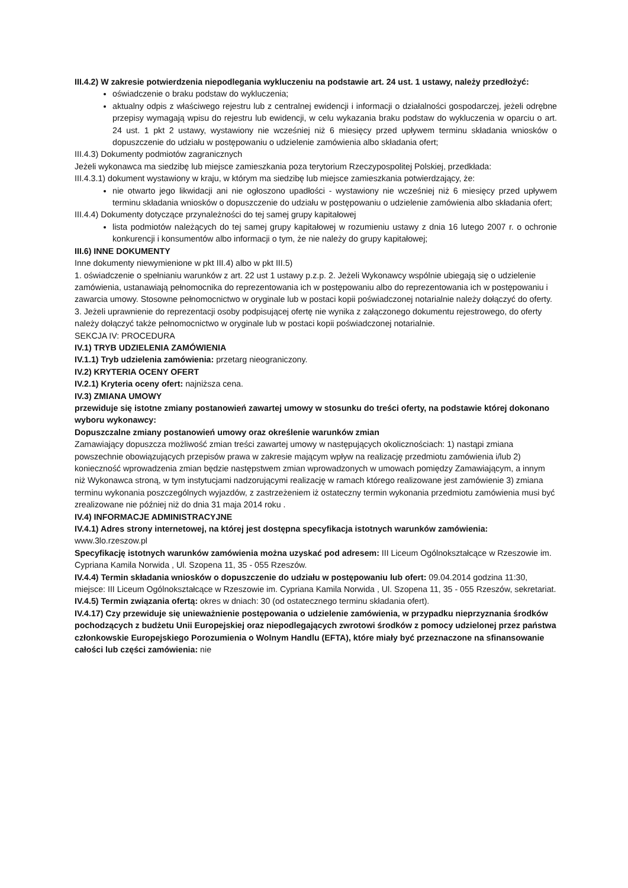III.4.2) W zakresie potwierdzenia niepodlegania wykluczeniu na podstawie art. 24 ust. 1 ustawy, należy przedłożyć:
oświadczenie o braku podstaw do wykluczenia;
aktualny odpis z właściwego rejestru lub z centralnej ewidencji i informacji o działalności gospodarczej, jeżeli odrębne przepisy wymagają wpisu do rejestru lub ewidencji, w celu wykazania braku podstaw do wykluczenia w oparciu o art. 24 ust. 1 pkt 2 ustawy, wystawiony nie wcześniej niż 6 miesięcy przed upływem terminu składania wniosków o dopuszczenie do udziału w postępowaniu o udzielenie zamówienia albo składania ofert;
III.4.3) Dokumenty podmiotów zagranicznych
Jeżeli wykonawca ma siedzibę lub miejsce zamieszkania poza terytorium Rzeczypospolitej Polskiej, przedkłada:
III.4.3.1) dokument wystawiony w kraju, w którym ma siedzibę lub miejsce zamieszkania potwierdzający, że:
nie otwarto jego likwidacji ani nie ogłoszono upadłości - wystawiony nie wcześniej niż 6 miesięcy przed upływem terminu składania wniosków o dopuszczenie do udziału w postępowaniu o udzielenie zamówienia albo składania ofert;
III.4.4) Dokumenty dotyczące przynależności do tej samej grupy kapitałowej
lista podmiotów należących do tej samej grupy kapitałowej w rozumieniu ustawy z dnia 16 lutego 2007 r. o ochronie konkurencji i konsumentów albo informacji o tym, że nie należy do grupy kapitałowej;
III.6) INNE DOKUMENTY
Inne dokumenty niewymienione w pkt III.4) albo w pkt III.5)
1. oświadczenie o spełnianiu warunków z art. 22 ust 1 ustawy p.z.p. 2. Jeżeli Wykonawcy wspólnie ubiegają się o udzielenie zamówienia, ustanawiają pełnomocnika do reprezentowania ich w postępowaniu albo do reprezentowania ich w postępowaniu i zawarcia umowy. Stosowne pełnomocnictwo w oryginale lub w postaci kopii poświadczonej notarialnie należy dołączyć do oferty. 3. Jeżeli uprawnienie do reprezentacji osoby podpisującej ofertę nie wynika z załączonego dokumentu rejestrowego, do oferty należy dołączyć także pełnomocnictwo w oryginale lub w postaci kopii poświadczonej notarialnie.
SEKCJA IV: PROCEDURA
IV.1) TRYB UDZIELENIA ZAMÓWIENIA
IV.1.1) Tryb udzielenia zamówienia: przetarg nieograniczony.
IV.2) KRYTERIA OCENY OFERT
IV.2.1) Kryteria oceny ofert: najniższa cena.
IV.3) ZMIANA UMOWY
przewiduje się istotne zmiany postanowień zawartej umowy w stosunku do treści oferty, na podstawie której dokonano wyboru wykonawcy:
Dopuszczalne zmiany postanowień umowy oraz określenie warunków zmian
Zamawiający dopuszcza możliwość zmian treści zawartej umowy w następujących okolicznościach: 1) nastąpi zmiana powszechnie obowiązujących przepisów prawa w zakresie mającym wpływ na realizację przedmiotu zamówienia i/lub 2) konieczność wprowadzenia zmian będzie następstwem zmian wprowadzonych w umowach pomiędzy Zamawiającym, a innym niż Wykonawca stroną, w tym instytucjami nadzorującymi realizację w ramach którego realizowane jest zamówienie 3) zmiana terminu wykonania poszczególnych wyjazdów, z zastrzeżeniem iż ostateczny termin wykonania przedmiotu zamówienia musi być zrealizowane nie później niż do dnia 31 maja 2014 roku .
IV.4) INFORMACJE ADMINISTRACYJNE
IV.4.1) Adres strony internetowej, na której jest dostępna specyfikacja istotnych warunków zamówienia: www.3lo.rzeszow.pl
Specyfikację istotnych warunków zamówienia można uzyskać pod adresem: III Liceum Ogólnokształcące w Rzeszowie im. Cypriana Kamila Norwida , Ul. Szopena 11, 35 - 055 Rzeszów.
IV.4.4) Termin składania wniosków o dopuszczenie do udziału w postępowaniu lub ofert: 09.04.2014 godzina 11:30, miejsce: III Liceum Ogólnokształcące w Rzeszowie im. Cypriana Kamila Norwida , Ul. Szopena 11, 35 - 055 Rzeszów, sekretariat.
IV.4.5) Termin związania ofertą: okres w dniach: 30 (od ostatecznego terminu składania ofert).
IV.4.17) Czy przewiduje się unieważnienie postępowania o udzielenie zamówienia, w przypadku nieprzyznania środków pochodzących z budżetu Unii Europejskiej oraz niepodlegających zwrotowi środków z pomocy udzielonej przez państwa członkowskie Europejskiego Porozumienia o Wolnym Handlu (EFTA), które miały być przeznaczone na sfinansowanie całości lub części zamówienia: nie